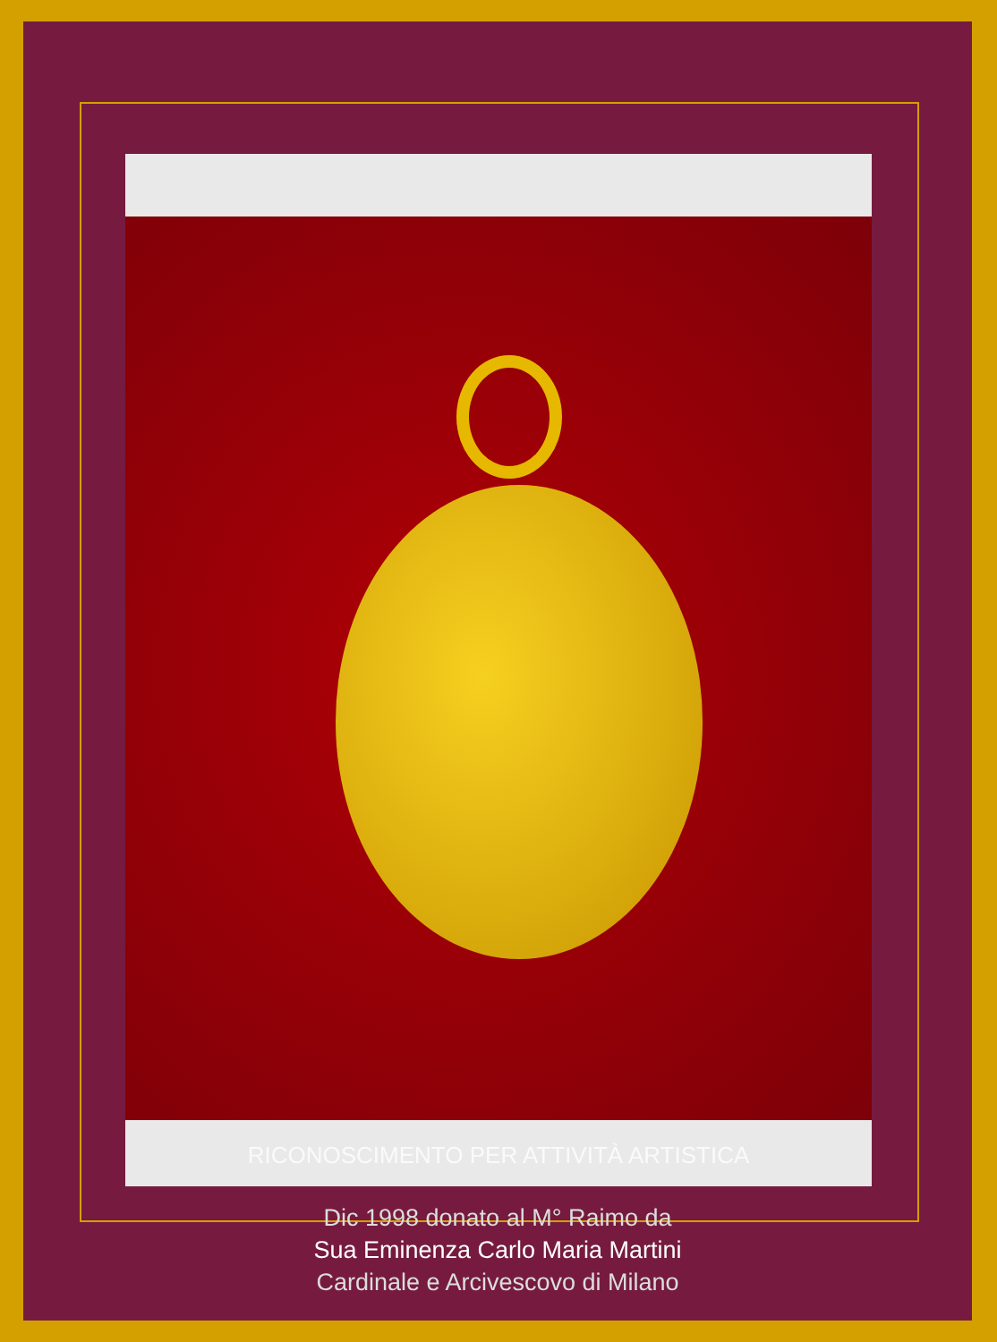RICONOSCIMENTO PER ATTIVITÀ ARTISTICA
Dic 1998 donato al M° Raimo da
Sua Eminenza Carlo Maria Martini
Cardinale e Arcivescovo di Milano